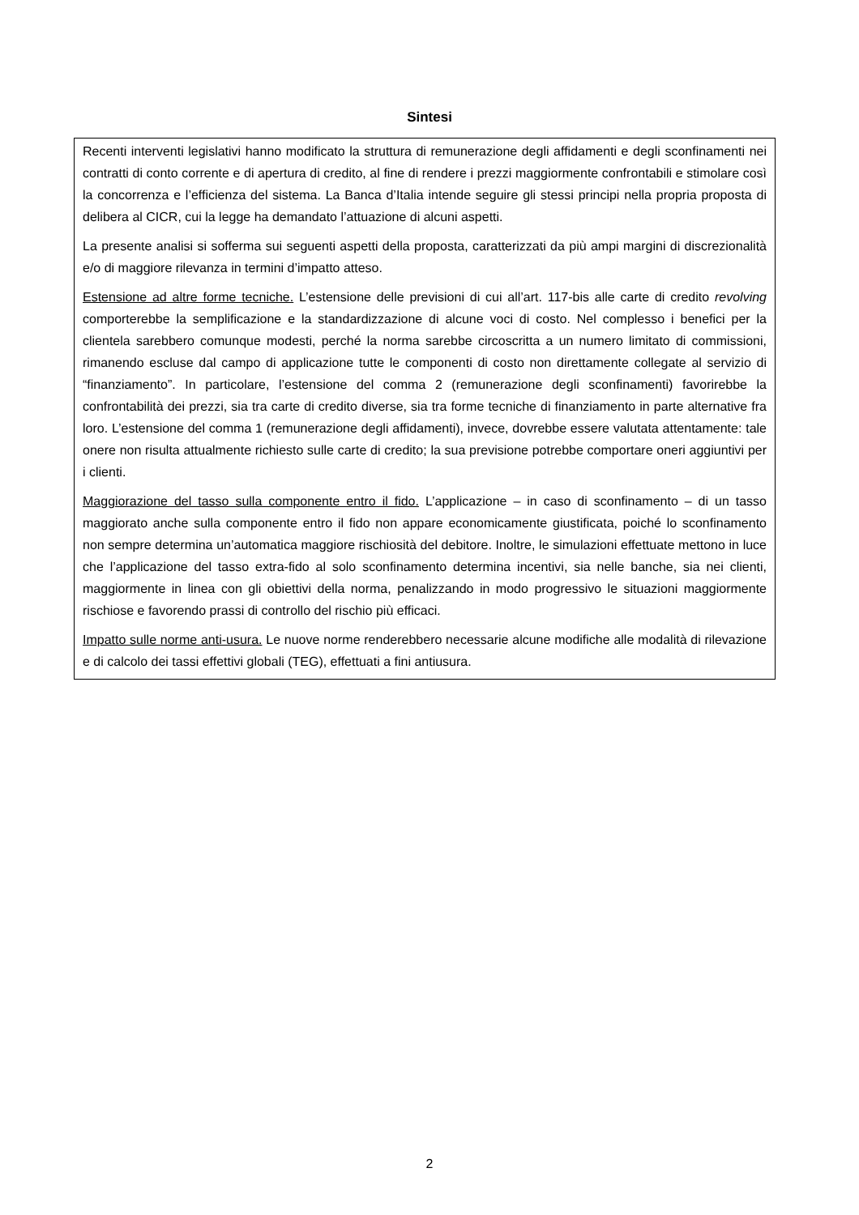Sintesi
Recenti interventi legislativi hanno modificato la struttura di remunerazione degli affidamenti e degli sconfinamenti nei contratti di conto corrente e di apertura di credito, al fine di rendere i prezzi maggiormente confrontabili e stimolare così la concorrenza e l’efficienza del sistema. La Banca d’Italia intende seguire gli stessi principi nella propria proposta di delibera al CICR, cui la legge ha demandato l’attuazione di alcuni aspetti.
La presente analisi si sofferma sui seguenti aspetti della proposta, caratterizzati da più ampi margini di discrezionalità e/o di maggiore rilevanza in termini d’impatto atteso.
Estensione ad altre forme tecniche. L’estensione delle previsioni di cui all’art. 117-bis alle carte di credito revolving comporterebbe la semplificazione e la standardizzazione di alcune voci di costo. Nel complesso i benefici per la clientela sarebbero comunque modesti, perché la norma sarebbe circoscritta a un numero limitato di commissioni, rimanendo escluse dal campo di applicazione tutte le componenti di costo non direttamente collegate al servizio di “finanziamento”. In particolare, l’estensione del comma 2 (remunerazione degli sconfinamenti) favorirebbe la confrontabilità dei prezzi, sia tra carte di credito diverse, sia tra forme tecniche di finanziamento in parte alternative fra loro. L’estensione del comma 1 (remunerazione degli affidamenti), invece, dovrebbe essere valutata attentamente: tale onere non risulta attualmente richiesto sulle carte di credito; la sua previsione potrebbe comportare oneri aggiuntivi per i clienti.
Maggiorazione del tasso sulla componente entro il fido. L’applicazione – in caso di sconfinamento – di un tasso maggiorato anche sulla componente entro il fido non appare economicamente giustificata, poiché lo sconfinamento non sempre determina un’automatica maggiore rischiosità del debitore. Inoltre, le simulazioni effettuate mettono in luce che l’applicazione del tasso extra-fido al solo sconfinamento determina incentivi, sia nelle banche, sia nei clienti, maggiormente in linea con gli obiettivi della norma, penalizzando in modo progressivo le situazioni maggiormente rischiose e favorendo prassi di controllo del rischio più efficaci.
Impatto sulle norme anti-usura. Le nuove norme renderebbero necessarie alcune modifiche alle modalità di rilevazione e di calcolo dei tassi effettivi globali (TEG), effettuati a fini antiusura.
2